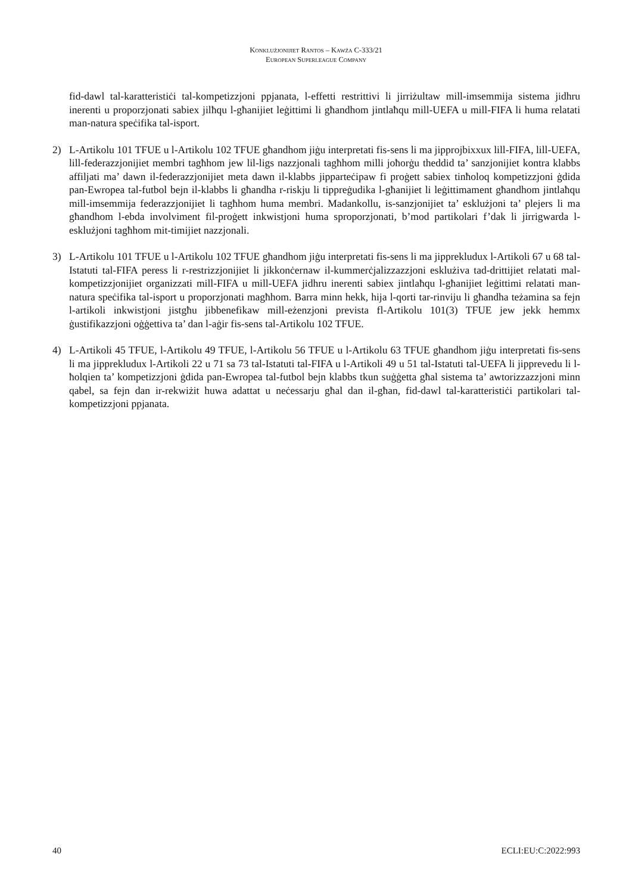Konklużjonijiet Rantos – Kawża C-333/21
European Superleague Company
fid-dawl tal-karatteristiċi tal-kompetizzjoni ppjanata, l-effetti restrittivi li jirriżultaw mill-imsemmija sistema jidhru inerenti u proporzjonati sabiex jilħqu l-għanijiet leġittimi li għandhom jintlaħqu mill-UEFA u mill-FIFA li huma relatati man-natura speċifika tal-isport.
2) L-Artikolu 101 TFUE u l-Artikolu 102 TFUE għandhom jiġu interpretati fis-sens li ma jipprojbixxux lill-FIFA, lill-UEFA, lill-federazzjonijiet membri tagħhom jew lil-ligs nazzjonali tagħhom milli joħorġu theddid ta’ sanzjonijiet kontra klabbs affiljati ma’ dawn il-federazzjonijiet meta dawn il-klabbs jipparteċipaw fi proġett sabiex tinħoloq kompetizzjoni ġdida pan-Ewropea tal-futbol bejn il-klabbs li għandha r-riskju li tippreġudika l-għanijiet li leġittimament għandhom jintlaħqu mill-imsemmija federazzjonijiet li tagħhom huma membri. Madankollu, is-sanzjonijiet ta’ esklużjoni ta’ plejers li ma għandhom l-ebda involviment fil-proġett inkwistjoni huma sproporzjonati, b’mod partikolari f’dak li jirrigwarda l-esklużjoni tagħhom mit-timijiet nazzjonali.
3) L-Artikolu 101 TFUE u l-Artikolu 102 TFUE għandhom jiġu interpretati fis-sens li ma jipprekludux l-Artikoli 67 u 68 tal-Istatuti tal-FIFA peress li r-restrizzjonijiet li jikkonċernaw il-kummerċjalizzazzjoni esklużiva tad-drittijiet relatati mal-kompetizzjonijiet organizzati mill-FIFA u mill-UEFA jidhru inerenti sabiex jintlaħqu l-għanijiet leġittimi relatati man-natura speċifika tal-isport u proporzjonati magħhom. Barra minn hekk, hija l-qorti tar-rinviju li għandha teżamina sa fejn l-artikoli inkwistjoni jistgħu jibbenefikaw mill-eżenzjoni prevista fl-Artikolu 101(3) TFUE jew jekk hemmx ġustifikazzjoni oġġettiva ta’ dan l-aġir fis-sens tal-Artikolu 102 TFUE.
4) L-Artikoli 45 TFUE, l-Artikolu 49 TFUE, l-Artikolu 56 TFUE u l-Artikolu 63 TFUE għandhom jiġu interpretati fis-sens li ma jipprekludux l-Artikoli 22 u 71 sa 73 tal-Istatuti tal-FIFA u l-Artikoli 49 u 51 tal-Istatuti tal-UEFA li jipprevedu li l-ħolqien ta’ kompetizzjoni ġdida pan-Ewropea tal-futbol bejn klabbs tkun suġġetta għal sistema ta’ awtorizzazzjoni minn qabel, sa fejn dan ir-rekwiżit huwa adattat u neċessarju għal dan il-għan, fid-dawl tal-karatteristiċi partikolari tal-kompetizzjoni ppjanata.
40 ECLI:EU:C:2022:993